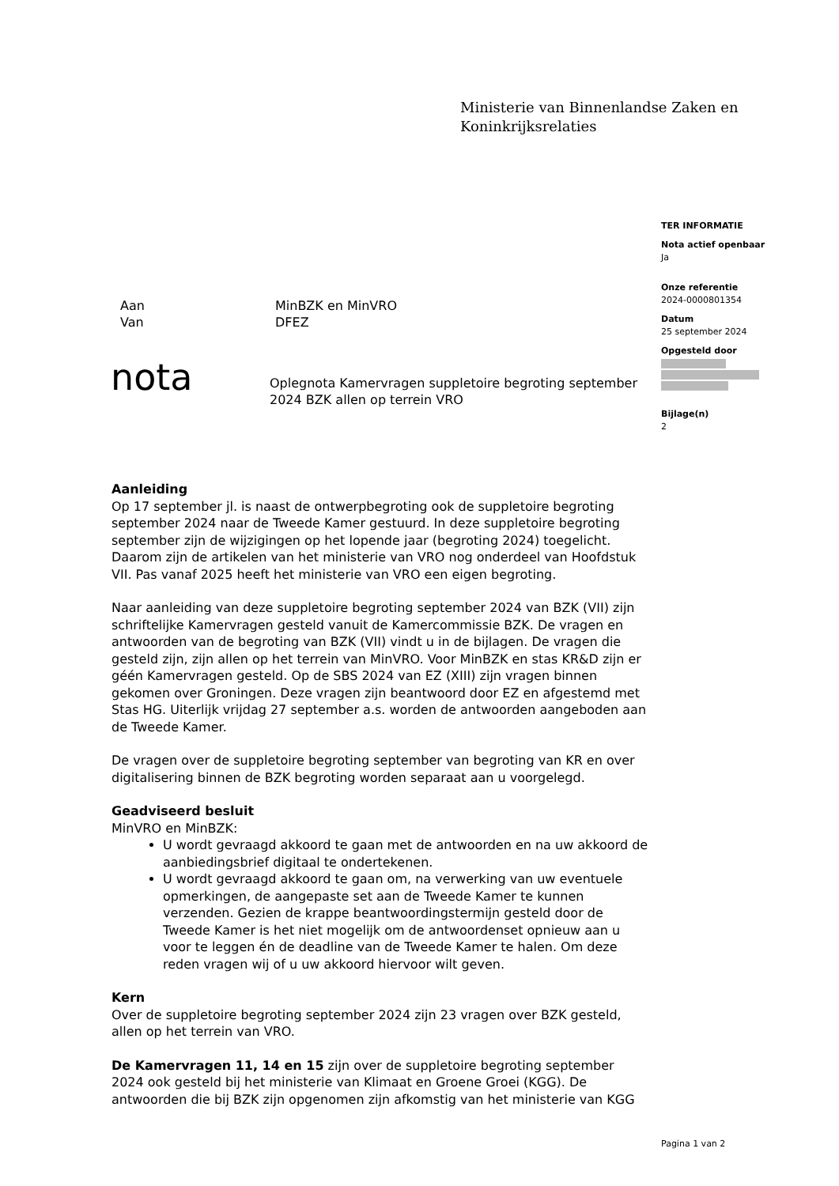Ministerie van Binnenlandse Zaken en
Koninkrijksrelaties
TER INFORMATIE
Nota actief openbaar
Ja
Onze referentie
2024-0000801354
Datum
25 september 2024
Opgesteld door
Bijlage(n)
2
Aan MinBZK en MinVRO
Van DFEZ
nota
Oplegnota Kamervragen suppletoire begroting september 2024 BZK allen op terrein VRO
Aanleiding
Op 17 september jl. is naast de ontwerpbegroting ook de suppletoire begroting september 2024 naar de Tweede Kamer gestuurd. In deze suppletoire begroting september zijn de wijzigingen op het lopende jaar (begroting 2024) toegelicht. Daarom zijn de artikelen van het ministerie van VRO nog onderdeel van Hoofdstuk VII. Pas vanaf 2025 heeft het ministerie van VRO een eigen begroting.
Naar aanleiding van deze suppletoire begroting september 2024 van BZK (VII) zijn schriftelijke Kamervragen gesteld vanuit de Kamercommissie BZK. De vragen en antwoorden van de begroting van BZK (VII) vindt u in de bijlagen. De vragen die gesteld zijn, zijn allen op het terrein van MinVRO. Voor MinBZK en stas KR&D zijn er géén Kamervragen gesteld. Op de SBS 2024 van EZ (XIII) zijn vragen binnen gekomen over Groningen. Deze vragen zijn beantwoord door EZ en afgestemd met Stas HG. Uiterlijk vrijdag 27 september a.s. worden de antwoorden aangeboden aan de Tweede Kamer.
De vragen over de suppletoire begroting september van begroting van KR en over digitalisering binnen de BZK begroting worden separaat aan u voorgelegd.
Geadviseerd besluit
MinVRO en MinBZK:
U wordt gevraagd akkoord te gaan met de antwoorden en na uw akkoord de aanbiedingsbrief digitaal te ondertekenen.
U wordt gevraagd akkoord te gaan om, na verwerking van uw eventuele opmerkingen, de aangepaste set aan de Tweede Kamer te kunnen verzenden. Gezien de krappe beantwoordingstermijn gesteld door de Tweede Kamer is het niet mogelijk om de antwoordenset opnieuw aan u voor te leggen én de deadline van de Tweede Kamer te halen. Om deze reden vragen wij of u uw akkoord hiervoor wilt geven.
Kern
Over de suppletoire begroting september 2024 zijn 23 vragen over BZK gesteld, allen op het terrein van VRO.
De Kamervragen 11, 14 en 15 zijn over de suppletoire begroting september 2024 ook gesteld bij het ministerie van Klimaat en Groene Groei (KGG). De antwoorden die bij BZK zijn opgenomen zijn afkomstig van het ministerie van KGG
Pagina 1 van 2